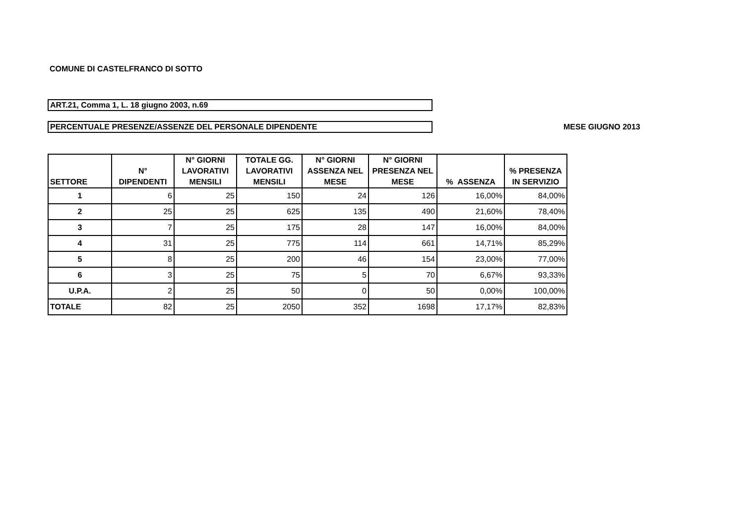COMUNE DI CASTELFRANCO DI SOTTO
ART.21, Comma 1, L. 18 giugno 2003, n.69
PERCENTUALE PRESENZE/ASSENZE DEL PERSONALE DIPENDENTE
MESE GIUGNO 2013
| SETTORE | N° DIPENDENTI | N° GIORNI LAVORATIVI MENSILI | TOTALE GG. LAVORATIVI MENSILI | N° GIORNI ASSENZA NEL MESE | N° GIORNI PRESENZA NEL MESE | % ASSENZA | % PRESENZA IN SERVIZIO |
| --- | --- | --- | --- | --- | --- | --- | --- |
| 1 | 6 | 25 | 150 | 24 | 126 | 16,00% | 84,00% |
| 2 | 25 | 25 | 625 | 135 | 490 | 21,60% | 78,40% |
| 3 | 7 | 25 | 175 | 28 | 147 | 16,00% | 84,00% |
| 4 | 31 | 25 | 775 | 114 | 661 | 14,71% | 85,29% |
| 5 | 8 | 25 | 200 | 46 | 154 | 23,00% | 77,00% |
| 6 | 3 | 25 | 75 | 5 | 70 | 6,67% | 93,33% |
| U.P.A. | 2 | 25 | 50 | 0 | 50 | 0,00% | 100,00% |
| TOTALE | 82 | 25 | 2050 | 352 | 1698 | 17,17% | 82,83% |